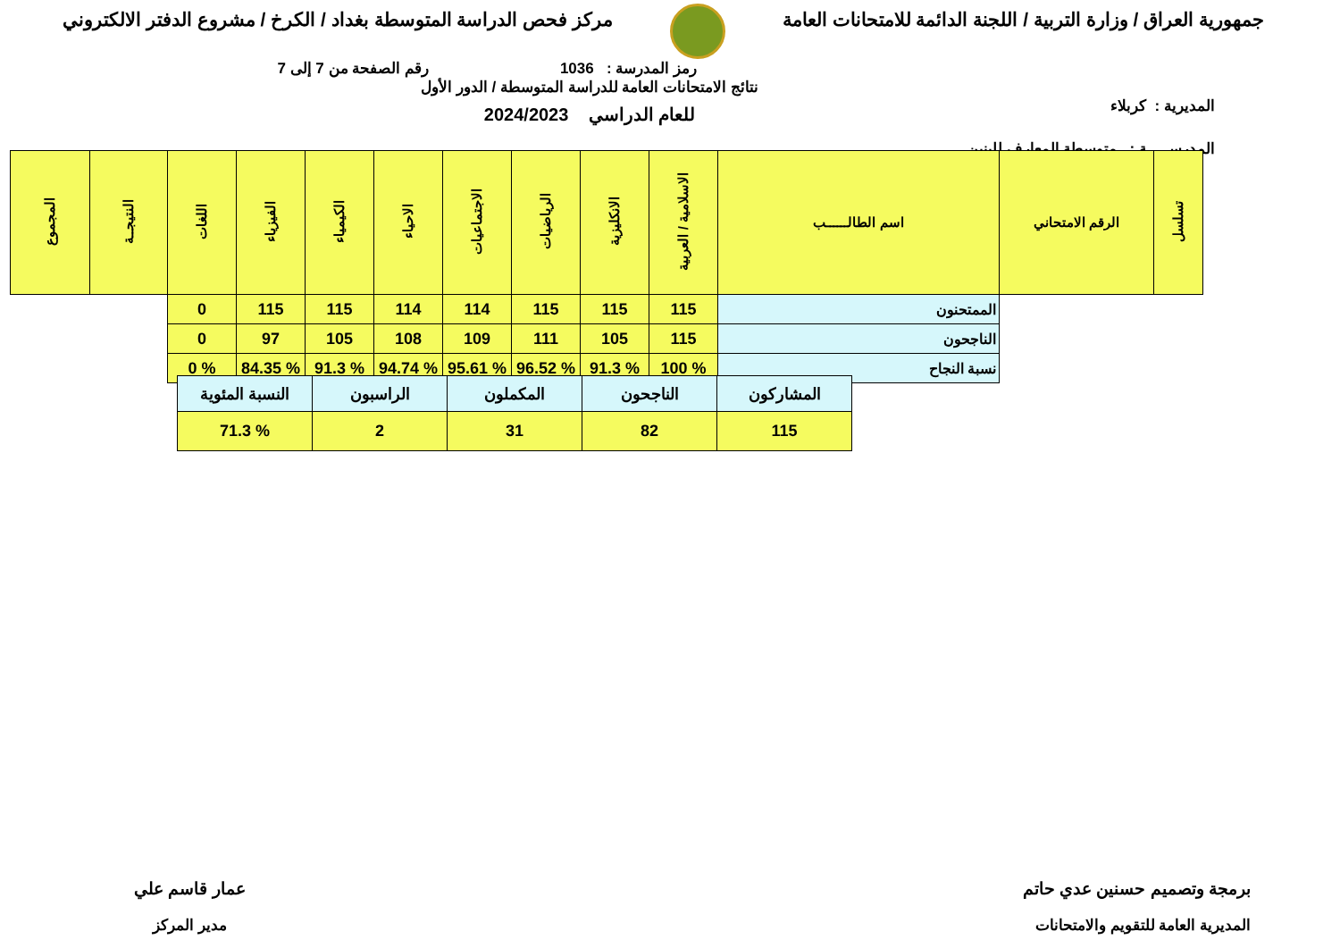جمهورية العراق / وزارة التربية / اللجنة الدائمة للامتحانات العامة
مركز فحص الدراسة المتوسطة بغداد / الكرخ / مشروع الدفتر الالكتروني
رمز المدرسة : 1036 رقم الصفحة من 7 إلى 7
المديرية : كربلاء
المدرســـــة : متوسطة المعارف للبنين
نتائج الامتحانات العامة للدراسة المتوسطة / الدور الأول
للعام الدراسي 2024/2023
| تسلسل | الرقم الامتحاني | اسم الطالــــــب | الاسلامية / العربية | الانكليزية | الرياضيات | الاجتماعيات | الاحياء | الكيمياء | الفيزياء | اللغات | النتيجــة | المجموع |
| --- | --- | --- | --- | --- | --- | --- | --- | --- | --- | --- | --- | --- |
| | | الممتحنون | 115 | 115 | 115 | 114 | 114 | 115 | 115 | 0 | | |
| | | الناجحون | 115 | 105 | 111 | 109 | 108 | 105 | 97 | 0 | | |
| | | نسبة النجاح | % 100 | % 91.3 | % 96.52 | % 95.61 | % 94.74 | % 91.3 | % 84.35 | % 0 | | |
| المشاركون | الناجحون | المكملون | الراسبون | النسبة المئوية |
| 115 | 82 | 31 | 2 | % 71.3 |
برمجة وتصميم حسنين عدي حاتم
المديرية العامة للتقويم والامتحانات
عمار قاسم علي
مدير المركز